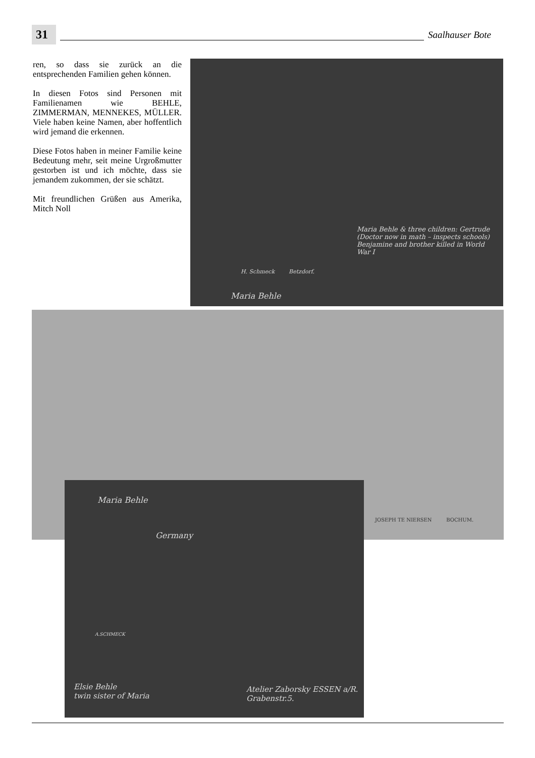31
Saalhauser Bote
ren, so dass sie zurück an die entsprechenden Familien gehen können.
In diesen Fotos sind Personen mit Familienamen wie BEHLE, ZIMMERMAN, MENNEKES, MÜLLER. Viele haben keine Namen, aber hoffentlich wird jemand die erkennen.
Diese Fotos haben in meiner Familie keine Bedeutung mehr, seit meine Urgroßmutter gestorben ist und ich möchte, dass sie jemandem zukommen, der sie schätzt.
Mit freundlichen Grüßen aus Amerika, Mitch Noll
H. Schmeck Betzdorf.
Maria Behle & three children: Gertrude (Doctor now in math – inspects schools) Benjamine and brother killed in World War I
Maria Behle
JOSEPH TE NIERSEN BOCHUM.
Maria Behle
Germany
A.SCHMECK
Elsie Behle
twin sister of Maria
Atelier Zaborsky ESSEN a/R. Grabenstr.5.